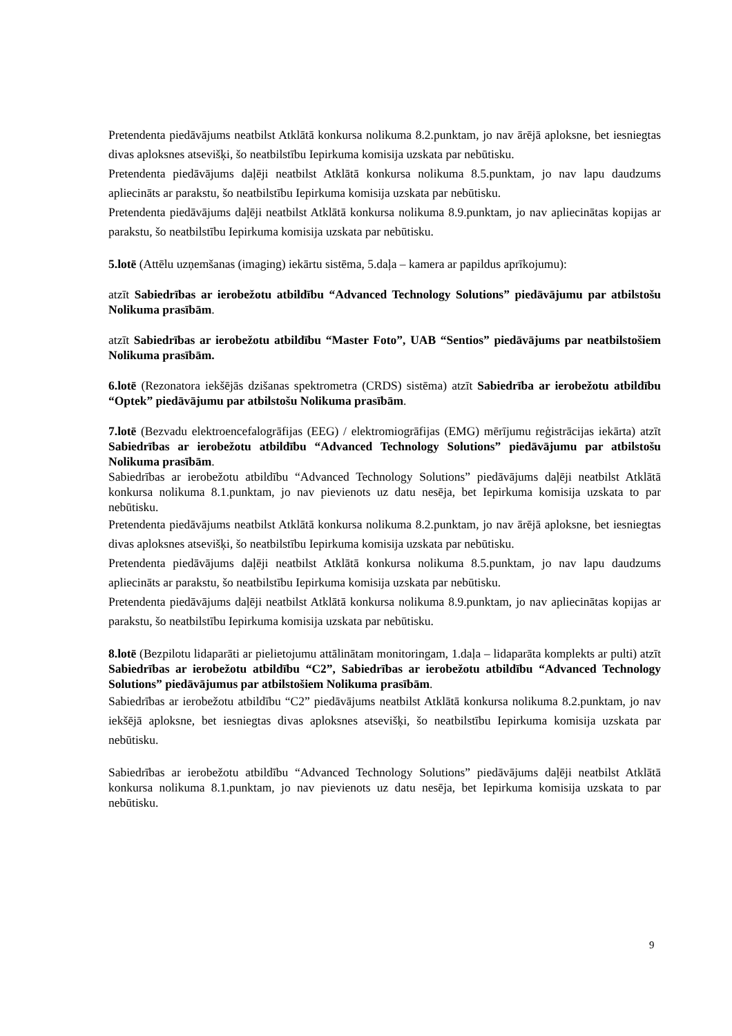Pretendenta piedāvājums neatbilst Atklātā konkursa nolikuma 8.2.punktam, jo nav ārējā aploksne, bet iesniegtas divas aploksnes atsevišķi, šo neatbilstību Iepirkuma komisija uzskata par nebūtisku.
Pretendenta piedāvājums daļēji neatbilst Atklātā konkursa nolikuma 8.5.punktam, jo nav lapu daudzums apliecināts ar parakstu, šo neatbilstību Iepirkuma komisija uzskata par nebūtisku.
Pretendenta piedāvājums daļēji neatbilst Atklātā konkursa nolikuma 8.9.punktam, jo nav apliecinātas kopijas ar parakstu, šo neatbilstību Iepirkuma komisija uzskata par nebūtisku.
5.lotē (Attēlu uzņemšanas (imaging) iekārtu sistēma, 5.daļa – kamera ar papildus aprīkojumu):
atzīt Sabiedrības ar ierobežotu atbildību “Advanced Technology Solutions” piedāvājumu par atbilstošu Nolikuma prasībām.
atzīt Sabiedrības ar ierobežotu atbildību “Master Foto”, UAB “Sentios” piedāvājums par neatbilstošiem Nolikuma prasībām.
6.lotē (Rezonatora iekšējās dzišanas spektrometra (CRDS) sistēma) atzīt Sabiedrība ar ierobežotu atbildību “Optek” piedāvājumu par atbilstošu Nolikuma prasībām.
7.lotē (Bezvadu elektroencefalogrāfijas (EEG) / elektromiogrāfijas (EMG) mērījumu reģistrācijas iekārta) atzīt Sabiedrības ar ierobežotu atbildību “Advanced Technology Solutions” piedāvājumu par atbilstošu Nolikuma prasībām.
Sabiedrības ar ierobežotu atbildību “Advanced Technology Solutions” piedāvājums daļēji neatbilst Atklātā konkursa nolikuma 8.1.punktam, jo nav pievienots uz datu nesēja, bet Iepirkuma komisija uzskata to par nebūtisku.
Pretendenta piedāvājums neatbilst Atklātā konkursa nolikuma 8.2.punktam, jo nav ārējā aploksne, bet iesniegtas divas aploksnes atsevišķi, šo neatbilstību Iepirkuma komisija uzskata par nebūtisku.
Pretendenta piedāvājums daļēji neatbilst Atklātā konkursa nolikuma 8.5.punktam, jo nav lapu daudzums apliecināts ar parakstu, šo neatbilstību Iepirkuma komisija uzskata par nebūtisku.
Pretendenta piedāvājums daļēji neatbilst Atklātā konkursa nolikuma 8.9.punktam, jo nav apliecinātas kopijas ar parakstu, šo neatbilstību Iepirkuma komisija uzskata par nebūtisku.
8.lotē (Bezpilotu lidaparāti ar pielietojumu attālinātam monitoringam, 1.daļa – lidaparāta komplekts ar pulti) atzīt Sabiedrības ar ierobežotu atbildību “C2”, Sabiedrības ar ierobežotu atbildību “Advanced Technology Solutions” piedāvājumus par atbilstošiem Nolikuma prasībām.
Sabiedrības ar ierobežotu atbildību “C2” piedāvājums neatbilst Atklātā konkursa nolikuma 8.2.punktam, jo nav iekšējā aploksne, bet iesniegtas divas aploksnes atsevišķi, šo neatbilstību Iepirkuma komisija uzskata par nebūtisku.
Sabiedrības ar ierobežotu atbildību “Advanced Technology Solutions” piedāvājums daļēji neatbilst Atklātā konkursa nolikuma 8.1.punktam, jo nav pievienots uz datu nesēja, bet Iepirkuma komisija uzskata to par nebūtisku.
9